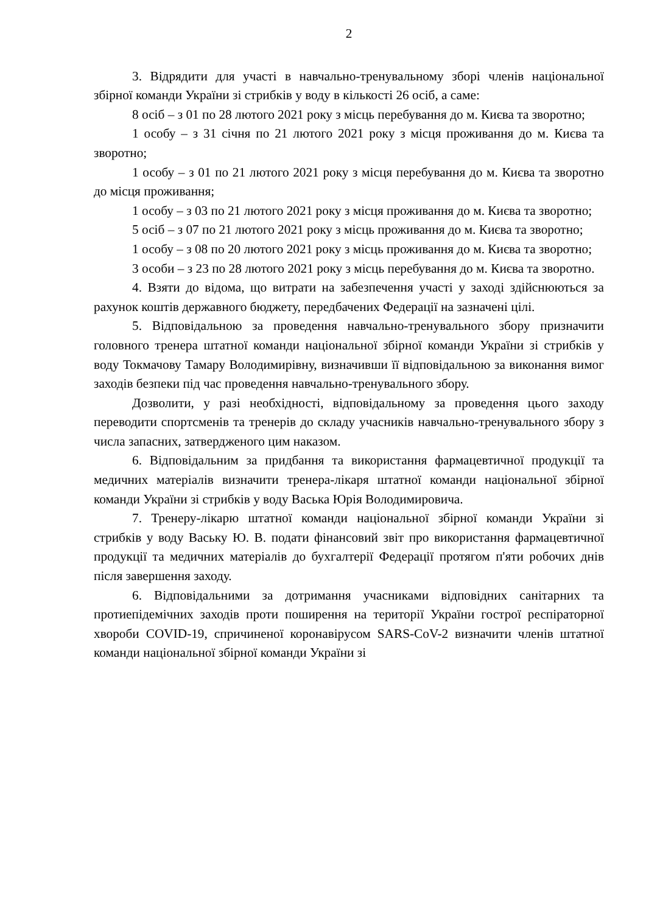2
3. Відрядити для участі в навчально-тренувальному зборі членів національної збірної команди України зі стрибків у воду в кількості 26 осіб, а саме:
8 осіб – з 01 по 28 лютого 2021 року з місць перебування до м. Києва та зворотно;
1 особу – з 31 січня по 21 лютого 2021 року з місця проживання до м. Києва та зворотно;
1 особу – з 01 по 21 лютого 2021 року з місця перебування до м. Києва та зворотно до місця проживання;
1 особу – з 03 по 21 лютого 2021 року з місця проживання до м. Києва та зворотно;
5 осіб – з 07 по 21 лютого 2021 року з місць проживання до м. Києва та зворотно;
1 особу – з 08 по 20 лютого 2021 року з місць проживання до м. Києва та зворотно;
3 особи – з 23 по 28 лютого 2021 року з місць перебування до м. Києва та зворотно.
4. Взяти до відома, що витрати на забезпечення участі у заході здійснюються за рахунок коштів державного бюджету, передбачених Федерації на зазначені цілі.
5. Відповідальною за проведення навчально-тренувального збору призначити головного тренера штатної команди національної збірної команди України зі стрибків у воду Токмачову Тамару Володимирівну, визначивши її відповідальною за виконання вимог заходів безпеки під час проведення навчально-тренувального збору.
Дозволити, у разі необхідності, відповідальному за проведення цього заходу переводити спортсменів та тренерів до складу учасників навчально-тренувального збору з числа запасних, затвердженого цим наказом.
6. Відповідальним за придбання та використання фармацевтичної продукції та медичних матеріалів визначити тренера-лікаря штатної команди національної збірної команди України зі стрибків у воду Васька Юрія Володимировича.
7. Тренеру-лікарю штатної команди національної збірної команди України зі стрибків у воду Ваську Ю. В. подати фінансовий звіт про використання фармацевтичної продукції та медичних матеріалів до бухгалтерії Федерації протягом п'яти робочих днів після завершення заходу.
6. Відповідальними за дотримання учасниками відповідних санітарних та протиепідемічних заходів проти поширення на території України гострої респіраторної хвороби COVID-19, спричиненої коронавірусом SARS-CoV-2 визначити членів штатної команди національної збірної команди України зі